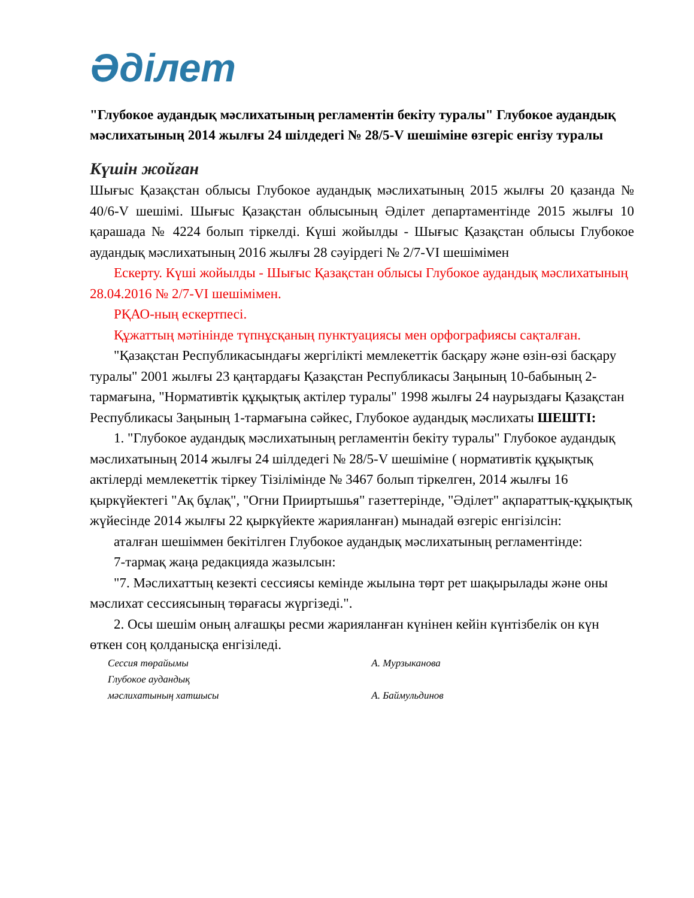Әділет
"Глубокое аудандық мәслихатының регламентін бекіту туралы" Глубокое аудандық мәслихатының 2014 жылғы 24 шілдедегі № 28/5-V шешіміне өзгеріс енгізу туралы
Күшін жойған
Шығыс Қазақстан облысы Глубокое аудандық мәслихатының 2015 жылғы 20 қазанда № 40/6-V шешімі. Шығыс Қазақстан облысының Әділет департаментінде 2015 жылғы 10 қарашада № 4224 болып тіркелді. Күші жойылды - Шығыс Қазақстан облысы Глубокое аудандық мәслихатының 2016 жылғы 28 сәуірдегі № 2/7-VI шешімімен
Ескерту. Күші жойылды - Шығыс Қазақстан облысы Глубокое аудандық мәслихатының 28.04.2016 № 2/7-VI шешімімен.
РҚАО-ның ескертпесі.
Құжаттың мәтінінде түпнұсқаның пунктуациясы мен орфографиясы сақталған.
"Қазақстан Республикасындағы жергілікті мемлекеттік басқару және өзін-өзі басқару туралы" 2001 жылғы 23 қаңтардағы Қазақстан Республикасы Заңының 10-бабының 2-тармағына, "Нормативтік құқықтық актілер туралы" 1998 жылғы 24 наурыздағы Қазақстан Республикасы Заңының 1-тармағына сәйкес, Глубокое аудандық мәслихаты ШЕШТІ:
1. "Глубокое аудандық мәслихатының регламентін бекіту туралы" Глубокое аудандық мәслихатының 2014 жылғы 24 шілдедегі № 28/5-V шешіміне ( нормативтік құқықтық актілерді мемлекеттік тіркеу Тізілімінде № 3467 болып тіркелген, 2014 жылғы 16 қыркүйектегі "Ақ бұлақ", "Огни Прииртышья" газеттерінде, "Әділет" ақпараттық-құқықтық жүйесінде 2014 жылғы 22 қыркүйекте жарияланған) мынадай өзгеріс енгізілсін:
аталған шешіммен бекітілген Глубокое аудандық мәслихатының регламентінде:
7-тармақ жаңа редакцияда жазылсын:
"7. Мәслихаттың кезекті сессиясы кемінде жылына төрт рет шақырылады және оны мәслихат сессиясының төрағасы жүргізеді.".
2. Осы шешім оның алғашқы ресми жарияланған күнінен кейін күнтізбелік он күн өткен соң қолданысқа енгізіледі.
| Сессия төрайымы | А. Мурзыканова |
| Глубокое аудандық | |
| мәслихатының хатшысы | А. Баймульдинов |